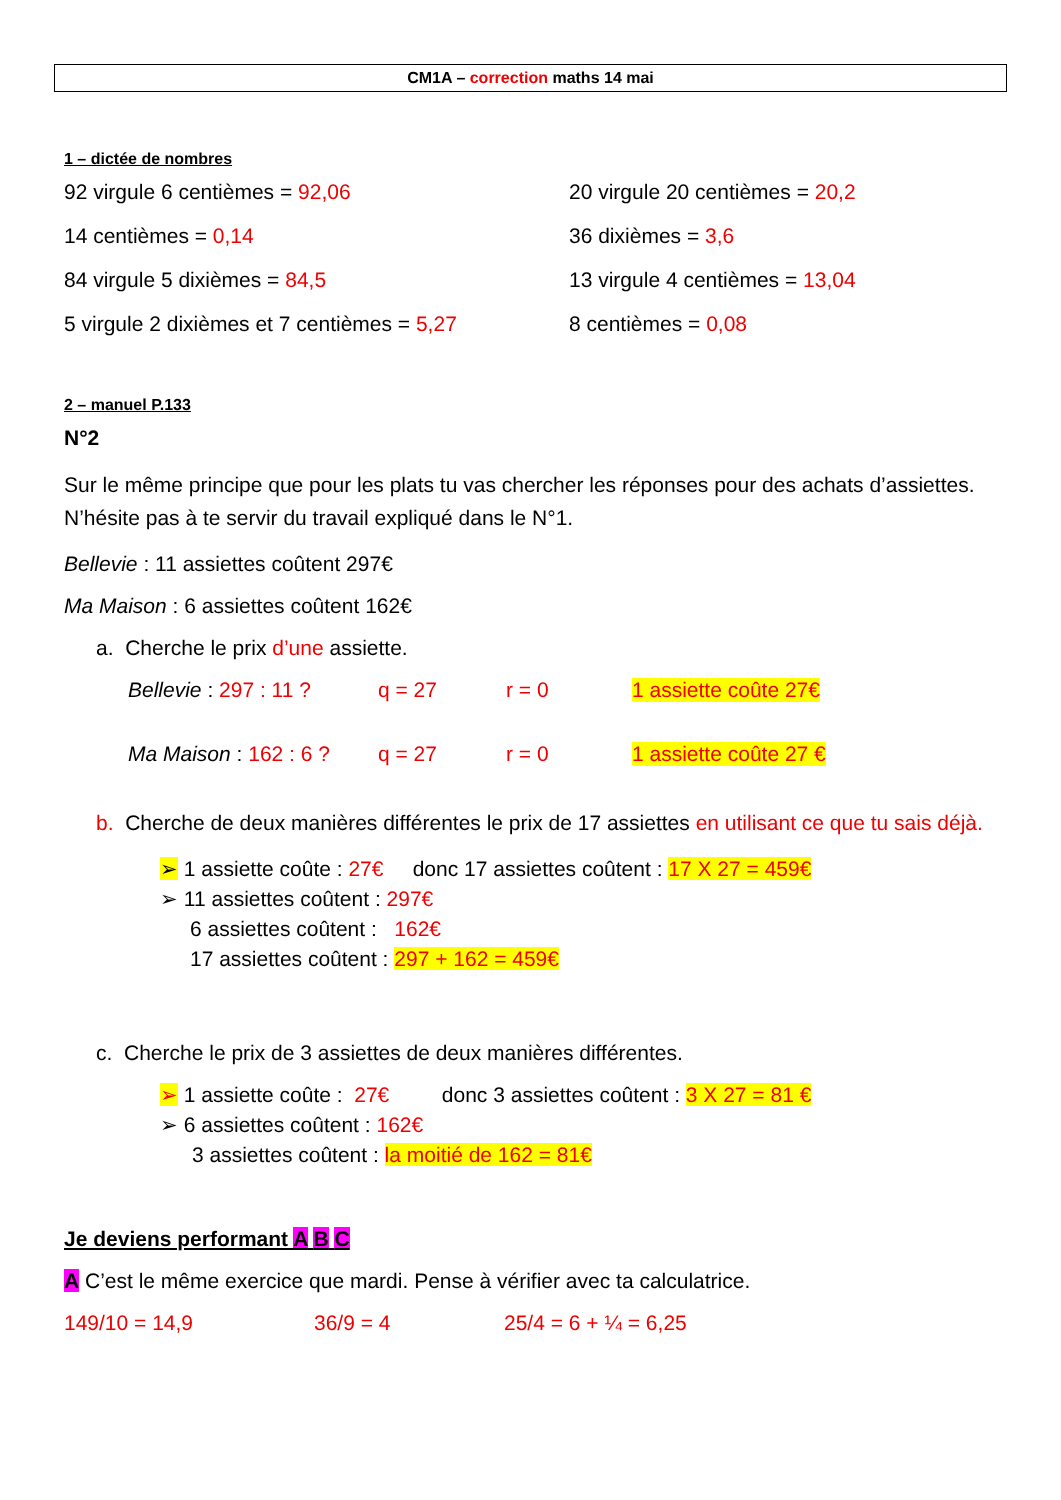CM1A – correction maths 14 mai
1 – dictée de nombres
92 virgule 6 centièmes = 92,06
20 virgule 20 centièmes = 20,2
14 centièmes = 0,14
36 dixièmes = 3,6
84 virgule 5 dixièmes = 84,5
13 virgule 4 centièmes = 13,04
5 virgule 2 dixièmes et 7 centièmes = 5,27
8 centièmes = 0,08
2 – manuel P.133
N°2
Sur le même principe que pour les plats tu vas chercher les réponses pour des achats d’assiettes. N’hésite pas à te servir du travail expliqué dans le N°1.
Bellevie : 11 assiettes coûtent 297€
Ma Maison : 6 assiettes coûtent 162€
a. Cherche le prix d’une assiette.
Bellevie : 297 : 11 ? q = 27 r = 0 1 assiette coûte 27€
Ma Maison : 162 : 6 ? q = 27 r = 0 1 assiette coûte 27 €
b. Cherche de deux manières différentes le prix de 17 assiettes en utilisant ce que tu sais déjà.
➢ 1 assiette coûte : 27€ donc 17 assiettes coûtent : 17 X 27 = 459€
➢ 11 assiettes coûtent : 297€
6 assiettes coûtent : 162€
17 assiettes coûtent : 297 + 162 = 459€
c. Cherche le prix de 3 assiettes de deux manières différentes.
➢ 1 assiette coûte : 27€ donc 3 assiettes coûtent : 3 X 27 = 81 €
➢ 6 assiettes coûtent : 162€
3 assiettes coûtent : la moitié de 162 = 81€
Je deviens performant A B C
A C’est le même exercice que mardi. Pense à vérifier avec ta calculatrice.
149/10 = 14,9 36/9 = 4 25/4 = 6 + ¼ = 6,25